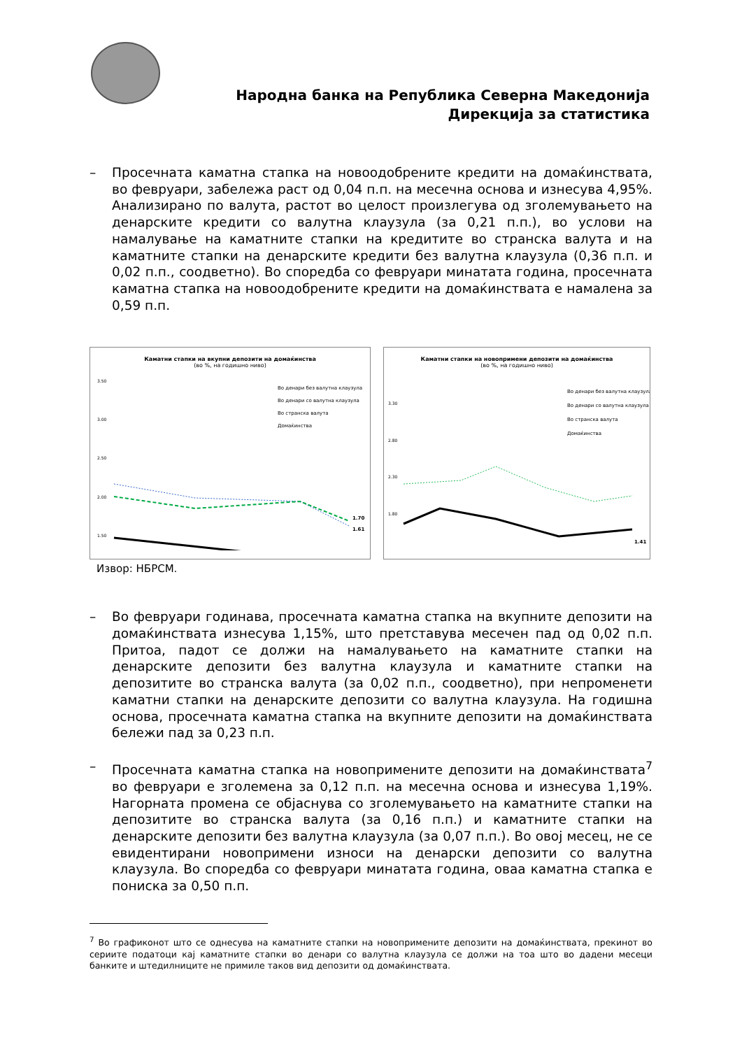Народна банка на Република Северна Македонија
Дирекција за статистика
– Просечната каматна стапка на новоодобрените кредити на домаќинствата, во февруари, забележа раст од 0,04 п.п. на месечна основа и изнесува 4,95%. Анализирано по валута, растот во целост произлегува од зголемувањето на денарските кредити со валутна клаузула (за 0,21 п.п.), во услови на намалување на каматните стапки на кредитите во странска валута и на каматните стапки на денарските кредити без валутна клаузула (0,36 п.п. и 0,02 п.п., соодветно). Во споредба со февруари минатата година, просечната каматна стапка на новоодобрените кредити на домаќинствата е намалена за 0,59 п.п.
Каматни стапки на вкупни депозити на домаќинства
(во %, на годишно ниво)
3.50
3.00
2.50
2.00
1.50
Во денари без валутна клаузула
Во денари со валутна клаузула
Во странска валута
Домаќинства
1.70
1.61
Каматни стапки на новопримени депозити на домаќинства
(во %, на годишно ниво)
3.30
2.80
2.30
1.80
Во денари без валутна клаузула
Во денари со валутна клаузула
Во странска валута
Домаќинства
1.41
Извор: НБРСМ.
– Во февруари годинава, просечната каматна стапка на вкупните депозити на домаќинствата изнесува 1,15%, што претставува месечен пад од 0,02 п.п. Притоа, падот се должи на намалувањето на каматните стапки на денарските депозити без валутна клаузула и каматните стапки на депозитите во странска валута (за 0,02 п.п., соодветно), при непроменети каматни стапки на денарските депозити со валутна клаузула. На годишна основа, просечната каматна стапка на вкупните депозити на домаќинствата бележи пад за 0,23 п.п.
– Просечната каматна стапка на новопримените депозити на домаќинствата<sup>7</sup> во февруари е зголемена за 0,12 п.п. на месечна основа и изнесува 1,19%. Нагорната промена се објаснува со зголемувањето на каматните стапки на депозитите во странска валута (за 0,16 п.п.) и каматните стапки на денарските депозити без валутна клаузула (за 0,07 п.п.). Во овој месец, не се евидентирани новопримени износи на денарски депозити со валутна клаузула. Во споредба со февруари минатата година, оваа каматна стапка е пониска за 0,50 п.п.
<sup>7</sup> Во графиконот што се однесува на каматните стапки на новопримените депозити на домаќинствата, прекинот во сериите податоци кај каматните стапки во денари со валутна клаузула се должи на тоа што во дадени месеци банките и штедилниците не примиле таков вид депозити од домаќинствата.